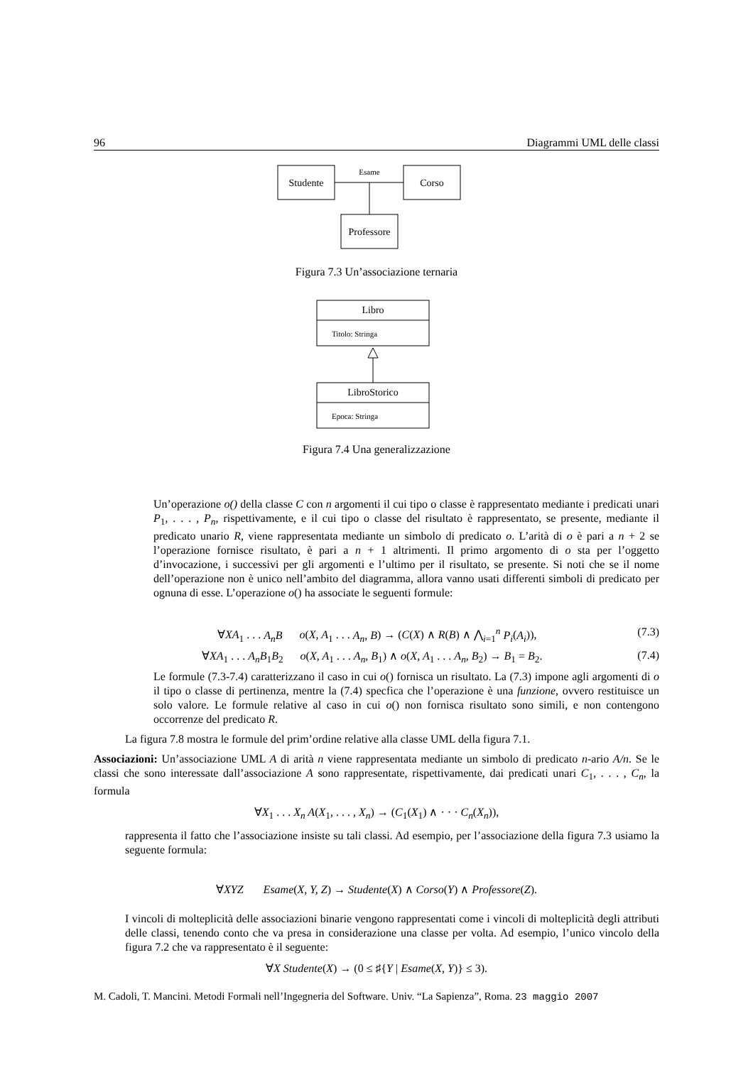96 Diagrammi UML delle classi
Studente
Corso
Professore
Esame
Figura 7.3 Un’associazione ternaria
Libro
Titolo: Stringa
LibroStorico
Epoca: Stringa
Figura 7.4 Una generalizzazione
Un’operazione o() della classe C con n argomenti il cui tipo o classe è rappresentato mediante i predicati unari P<sub>1</sub>, . . . , P<sub>n</sub>, rispettivamente, e il cui tipo o classe del risultato è rappresentato, se presente, mediante il predicato unario R, viene rappresentata mediante un simbolo di predicato o. L’arità di o è pari a n + 2 se l’operazione fornisce risultato, è pari a n + 1 altrimenti. Il primo argomento di o sta per l’oggetto d’invocazione, i successivi per gli argomenti e l’ultimo per il risultato, se presente. Si noti che se il nome dell’operazione non è unico nell’ambito del diagramma, allora vanno usati differenti simboli di predicato per ognuna di esse. L’operazione o() ha associate le seguenti formule:
∀XA<sub>1</sub> . . . A<sub>n</sub>B o(X, A<sub>1</sub> . . . A<sub>n</sub>, B) → (C(X) ∧ R(B) ∧ ⋀<sub>i=1</sub><sup>n</sup> P<sub>i</sub>(A<sub>i</sub>)), (7.3)
∀XA<sub>1</sub> . . . A<sub>n</sub>B<sub>1</sub>B<sub>2</sub> o(X, A<sub>1</sub> . . . A<sub>n</sub>, B<sub>1</sub>) ∧ o(X, A<sub>1</sub> . . . A<sub>n</sub>, B<sub>2</sub>) → B<sub>1</sub> = B<sub>2</sub>. (7.4)
Le formule (7.3-7.4) caratterizzano il caso in cui o() fornisca un risultato. La (7.3) impone agli argomenti di o il tipo o classe di pertinenza, mentre la (7.4) specfica che l’operazione è una funzione, ovvero restituisce un solo valore. Le formule relative al caso in cui o() non fornisca risultato sono simili, e non contengono occorrenze del predicato R.
La figura 7.8 mostra le formule del prim’ordine relative alla classe UML della figura 7.1.
Associazioni: Un’associazione UML A di arità n viene rappresentata mediante un simbolo di predicato n-ario A/n. Se le classi che sono interessate dall’associazione A sono rappresentate, rispettivamente, dai predicati unari C<sub>1</sub>, . . . , C<sub>n</sub>, la formula
∀X<sub>1</sub> . . . X<sub>n</sub> A(X<sub>1</sub>, . . . , X<sub>n</sub>) → (C<sub>1</sub>(X<sub>1</sub>) ∧ · · · C<sub>n</sub>(X<sub>n</sub>)),
rappresenta il fatto che l’associazione insiste su tali classi. Ad esempio, per l’associazione della figura 7.3 usiamo la seguente formula:
∀XYZ Esame(X, Y, Z) → Studente(X) ∧ Corso(Y) ∧ Professore(Z).
I vincoli di molteplicità delle associazioni binarie vengono rappresentati come i vincoli di molteplicità degli attributi delle classi, tenendo conto che va presa in considerazione una classe per volta. Ad esempio, l’unico vincolo della figura 7.2 che va rappresentato è il seguente:
∀X Studente(X) → (0 ≤ ♯{Y | Esame(X, Y)} ≤ 3).
M. Cadoli, T. Mancini. Metodi Formali nell’Ingegneria del Software. Univ. “La Sapienza”, Roma. 23 maggio 2007